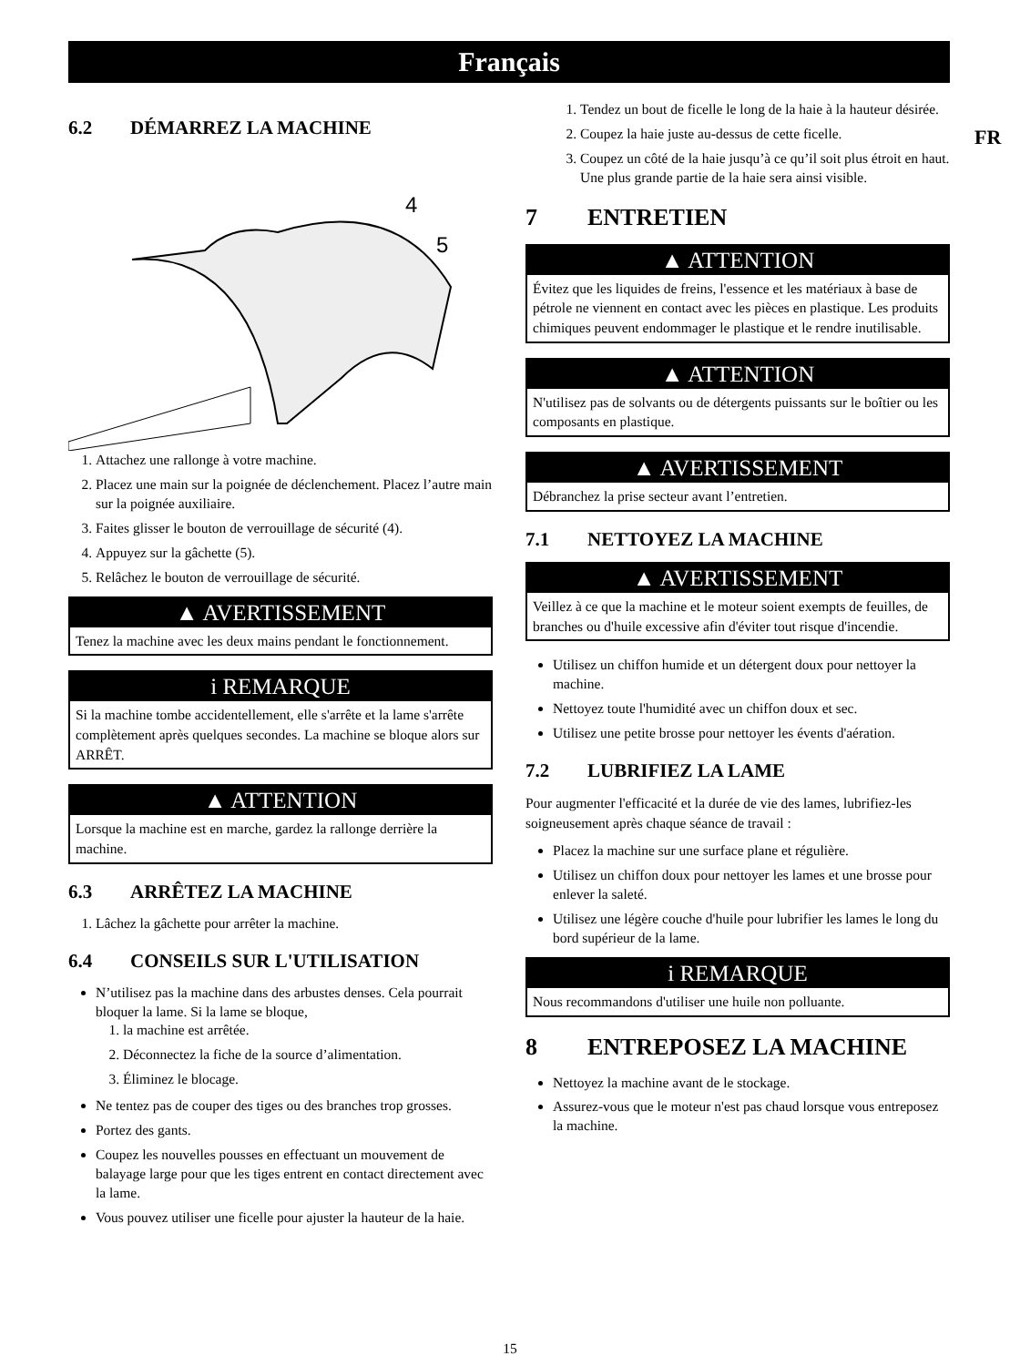Français
FR
6.2 DÉMARREZ LA MACHINE
4
5
1. Attachez une rallonge à votre machine.
2. Placez une main sur la poignée de déclenchement. Placez l’autre main sur la poignée auxiliaire.
3. Faites glisser le bouton de verrouillage de sécurité (4).
4. Appuyez sur la gâchette (5).
5. Relâchez le bouton de verrouillage de sécurité.
▲ AVERTISSEMENT
Tenez la machine avec les deux mains pendant le fonctionnement.
i REMARQUE
Si la machine tombe accidentellement, elle s'arrête et la lame s'arrête complètement après quelques secondes. La machine se bloque alors sur ARRÊT.
▲ ATTENTION
Lorsque la machine est en marche, gardez la rallonge derrière la machine.
6.3 ARRÊTEZ LA MACHINE
1. Lâchez la gâchette pour arrêter la machine.
6.4 CONSEILS SUR L'UTILISATION
N’utilisez pas la machine dans des arbustes denses. Cela pourrait bloquer la lame. Si la lame se bloque,
1. la machine est arrêtée.
2. Déconnectez la fiche de la source d’alimentation.
3. Éliminez le blocage.
Ne tentez pas de couper des tiges ou des branches trop grosses.
Portez des gants.
Coupez les nouvelles pousses en effectuant un mouvement de balayage large pour que les tiges entrent en contact directement avec la lame.
Vous pouvez utiliser une ficelle pour ajuster la hauteur de la haie.
1. Tendez un bout de ficelle le long de la haie à la hauteur désirée.
2. Coupez la haie juste au-dessus de cette ficelle.
3. Coupez un côté de la haie jusqu’à ce qu’il soit plus étroit en haut. Une plus grande partie de la haie sera ainsi visible.
7 ENTRETIEN
▲ ATTENTION
Évitez que les liquides de freins, l'essence et les matériaux à base de pétrole ne viennent en contact avec les pièces en plastique. Les produits chimiques peuvent endommager le plastique et le rendre inutilisable.
▲ ATTENTION
N'utilisez pas de solvants ou de détergents puissants sur le boîtier ou les composants en plastique.
▲ AVERTISSEMENT
Débranchez la prise secteur avant l’entretien.
7.1 NETTOYEZ LA MACHINE
▲ AVERTISSEMENT
Veillez à ce que la machine et le moteur soient exempts de feuilles, de branches ou d'huile excessive afin d'éviter tout risque d'incendie.
Utilisez un chiffon humide et un détergent doux pour nettoyer la machine.
Nettoyez toute l'humidité avec un chiffon doux et sec.
Utilisez une petite brosse pour nettoyer les évents d'aération.
7.2 LUBRIFIEZ LA LAME
Pour augmenter l'efficacité et la durée de vie des lames, lubrifiez-les soigneusement après chaque séance de travail :
Placez la machine sur une surface plane et régulière.
Utilisez un chiffon doux pour nettoyer les lames et une brosse pour enlever la saleté.
Utilisez une légère couche d'huile pour lubrifier les lames le long du bord supérieur de la lame.
i REMARQUE
Nous recommandons d'utiliser une huile non polluante.
8 ENTREPOSEZ LA MACHINE
Nettoyez la machine avant de le stockage.
Assurez-vous que le moteur n'est pas chaud lorsque vous entreposez la machine.
15